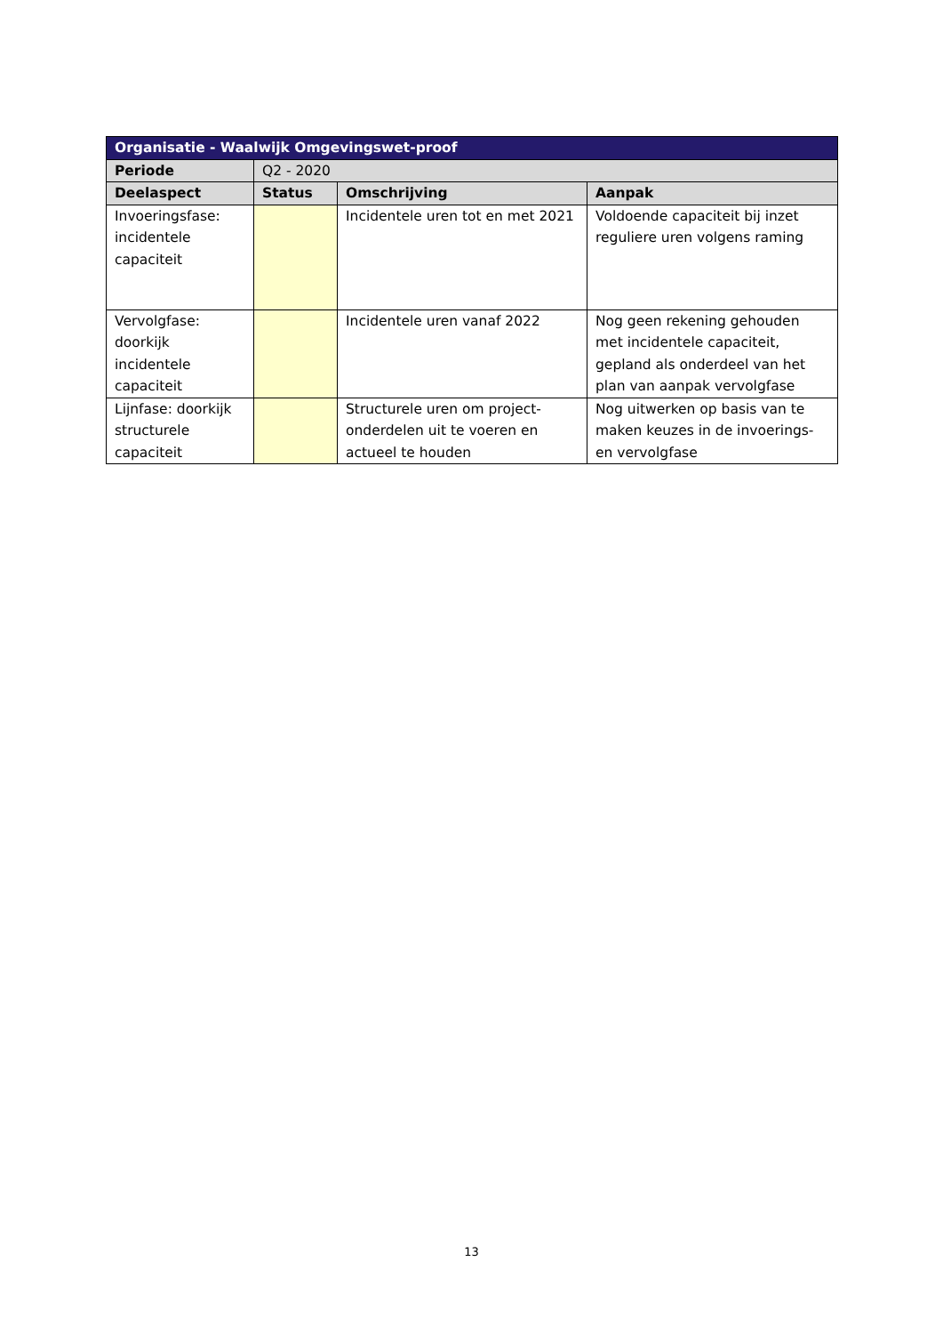| Organisatie - Waalwijk Omgevingswet-proof | | | |
| --- | --- | --- | --- |
| Periode | Q2 - 2020 | | |
| Deelaspect | Status | Omschrijving | Aanpak |
| Invoeringsfase: incidentele capaciteit | | Incidentele uren tot en met 2021 | Voldoende capaciteit bij inzet reguliere uren volgens raming |
| Vervolgfase: doorkijk incidentele capaciteit | | Incidentele uren vanaf 2022 | Nog geen rekening gehouden met incidentele capaciteit, gepland als onderdeel van het plan van aanpak vervolgfase |
| Lijnfase: doorkijk structurele capaciteit | | Structurele uren om project-onderdelen uit te voeren en actueel te houden | Nog uitwerken op basis van te maken keuzes in de invoerings- en vervolgfase |
13